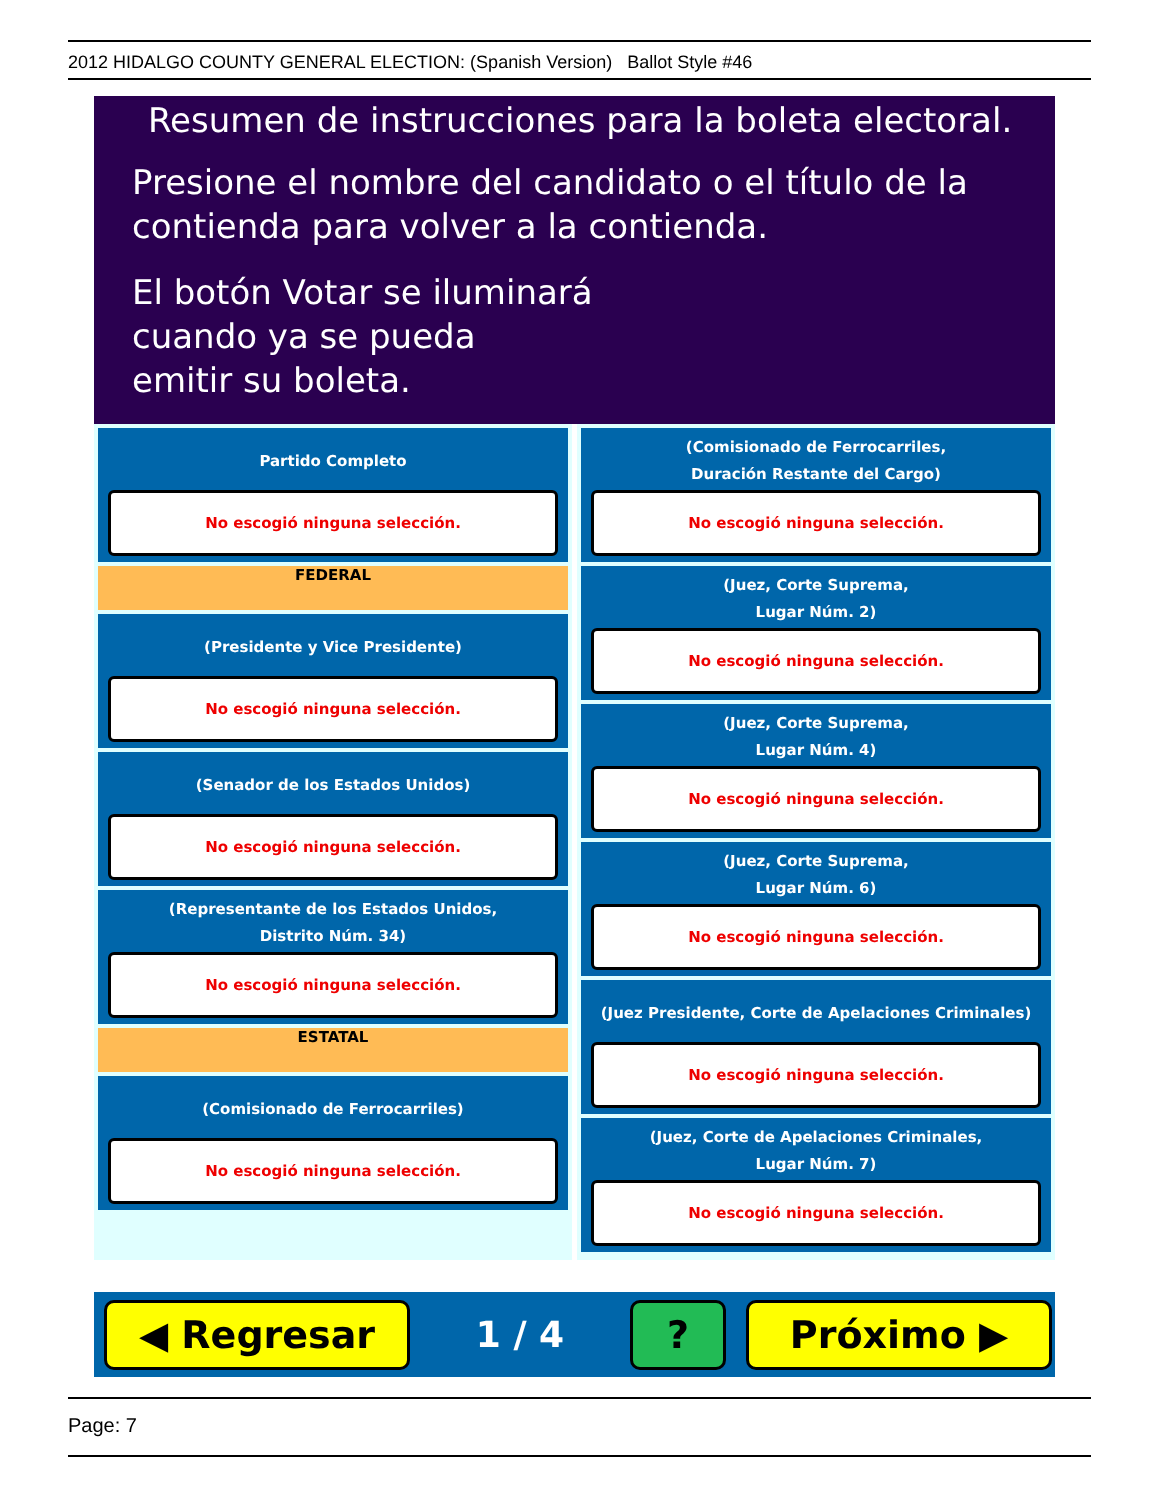2012 HIDALGO COUNTY GENERAL ELECTION: (Spanish Version) Ballot Style #46
Resumen de instrucciones para la boleta electoral.
Presione el nombre del candidato o el título de la
contienda para volver a la contienda.
El botón Votar se iluminará
cuando ya se pueda
emitir su boleta.
Partido Completo
No escogió ninguna selección.
FEDERAL
(Presidente y Vice Presidente)
No escogió ninguna selección.
(Senador de los Estados Unidos)
No escogió ninguna selección.
(Representante de los Estados Unidos,
Distrito Núm. 34)
No escogió ninguna selección.
ESTATAL
(Comisionado de Ferrocarriles)
No escogió ninguna selección.
(Comisionado de Ferrocarriles,
Duración Restante del Cargo)
No escogió ninguna selección.
(Juez, Corte Suprema,
Lugar Núm. 2)
No escogió ninguna selección.
(Juez, Corte Suprema,
Lugar Núm. 4)
No escogió ninguna selección.
(Juez, Corte Suprema,
Lugar Núm. 6)
No escogió ninguna selección.
(Juez Presidente, Corte de Apelaciones Criminales)
No escogió ninguna selección.
(Juez, Corte de Apelaciones Criminales,
Lugar Núm. 7)
No escogió ninguna selección.
◀ Regresar
1 / 4
? Próximo ▶
Page: 7